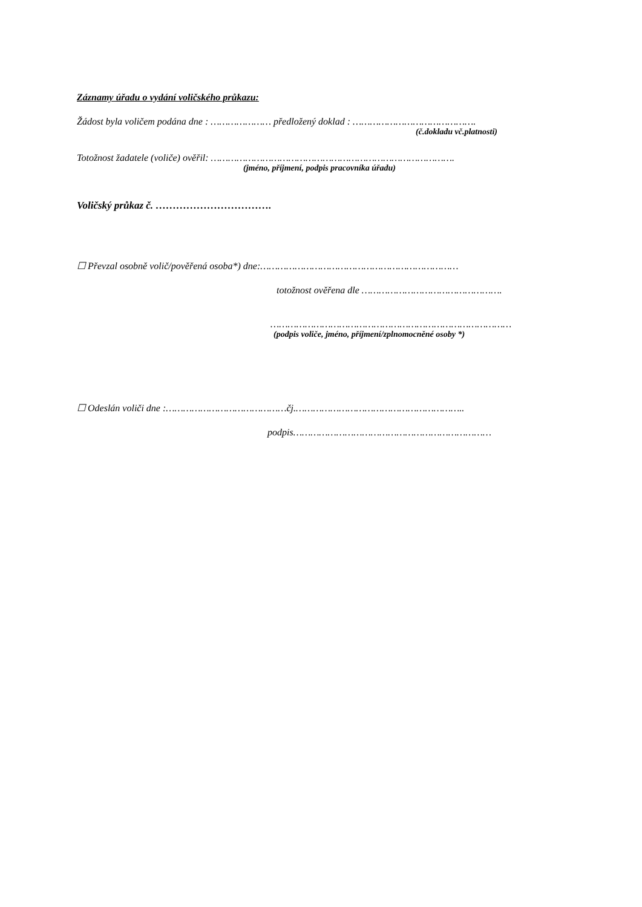Záznamy úřadu o vydání voličského průkazu:
Žádost byla voličem podána dne : ………………… předložený doklad : …………………………………….
(č.dokladu vč.platnosti)
Totožnost žadatele (voliče) ověřil: ………………………………………………………………………….
(jméno, příjmení, podpis pracovníka úřadu)
Voličský průkaz č. …………………………….
☐ Převzal osobně volič/pověřená osoba*) dne:……………………………………………………………
totožnost ověřena dle ………………………………………….
…………………………………………………………………………
(podpis voliče, jméno, příjmení/zplnomocněné osoby *)
☐ Odeslán voliči dne :……………………………………čj.…………………………………………………..
podpis……………………………………………………………